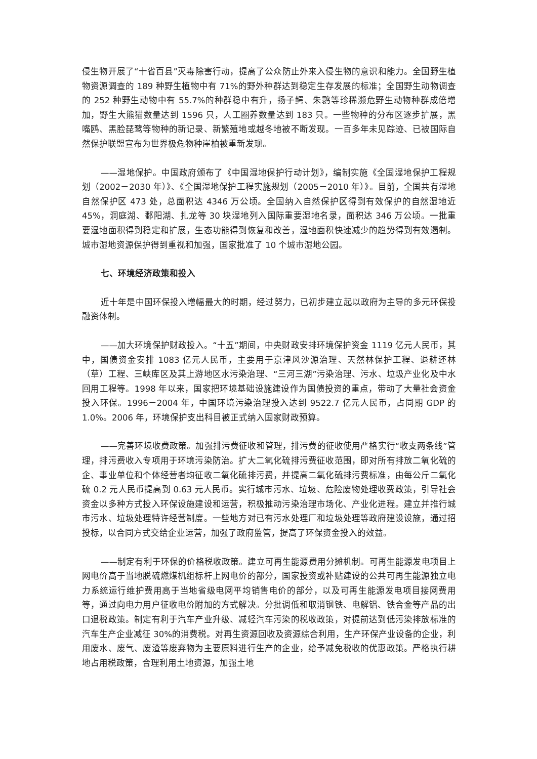侵生物开展了“十省百县”灭毒除害行动，提高了公众防止外来入侵生物的意识和能力。全国野生植物资源调查的 189 种野生植物中有 71%的野外种群达到稳定生存发展的标准；全国野生动物调查的 252 种野生动物中有 55.7%的种群稳中有升，扬子鳄、朱鹮等珍稀濒危野生动物种群成倍增加，野生大熊猫数量达到 1596 只，人工圈养数量达到 183 只。一些物种的分布区逐步扩展，黑嘴鸥、黑脸琵鹭等物种的新记录、新繁殖地或越冬地被不断发现。一百多年未见踪迹、已被国际自然保护联盟宣布为世界极危物种崖柏被重新发现。
——湿地保护。中国政府颁布了《中国湿地保护行动计划》，编制实施《全国湿地保护工程规划（2002－2030 年）》、《全国湿地保护工程实施规划（2005－2010 年）》。目前，全国共有湿地自然保护区 473 处，总面积达 4346 万公顷。全国纳入自然保护区得到有效保护的自然湿地近 45%，洞庭湖、鄱阳湖、扎龙等 30 块湿地列入国际重要湿地名录，面积达 346 万公顷。一批重要湿地面积得到稳定和扩展，生态功能得到恢复和改善，湿地面积快速减少的趋势得到有效遏制。城市湿地资源保护得到重视和加强，国家批准了 10 个城市湿地公园。
七、环境经济政策和投入
近十年是中国环保投入增幅最大的时期，经过努力，已初步建立起以政府为主导的多元环保投融资体制。
——加大环境保护财政投入。“十五”期间，中央财政安排环境保护资金 1119 亿元人民币，其中，国债资金安排 1083 亿元人民币，主要用于京津风沙源治理、天然林保护工程、退耕还林（草）工程、三峡库区及其上游地区水污染治理、“三河三湖”污染治理、污水、垃圾产业化及中水回用工程等。1998 年以来，国家把环境基础设施建设作为国债投资的重点，带动了大量社会资金投入环保。1996－2004 年，中国环境污染治理投入达到 9522.7 亿元人民币，占同期 GDP 的 1.0%。2006 年，环境保护支出科目被正式纳入国家财政预算。
——完善环境收费政策。加强排污费征收和管理，排污费的征收使用严格实行“收支两条线”管理，排污费收入专项用于环境污染防治。扩大二氧化硫排污费征收范围，即对所有排放二氧化硫的企、事业单位和个体经营者均征收二氧化硫排污费，并提高二氧化硫排污费标准，由每公斤二氧化硫 0.2 元人民币提高到 0.63 元人民币。实行城市污水、垃圾、危险废物处理收费政策，引导社会资金以多种方式投入环保设施建设和运营，积极推动污染治理市场化、产业化进程。建立并推行城市污水、垃圾处理特许经营制度。一些地方对已有污水处理厂和垃圾处理等政府建设设施，通过招投标，以合同方式交给企业运营，加强了政府监管，提高了环保资金投入的效益。
——制定有利于环保的价格税收政策。建立可再生能源费用分摊机制。可再生能源发电项目上网电价高于当地脱硫燃煤机组标杆上网电价的部分，国家投资或补贴建设的公共可再生能源独立电力系统运行维护费用高于当地省级电网平均销售电价的部分，以及可再生能源发电项目接网费用等，通过向电力用户征收电价附加的方式解决。分批调低和取消钢铁、电解铝、铁合金等产品的出口退税政策。制定有利于汽车产业升级、减轻汽车污染的税收政策，对提前达到低污染排放标准的汽车生产企业减征 30%的消费税。对再生资源回收及资源综合利用，生产环保产业设备的企业，利用废水、废气、废渣等废弃物为主要原料进行生产的企业，给予减免税收的优惠政策。严格执行耕地占用税政策，合理利用土地资源，加强土地